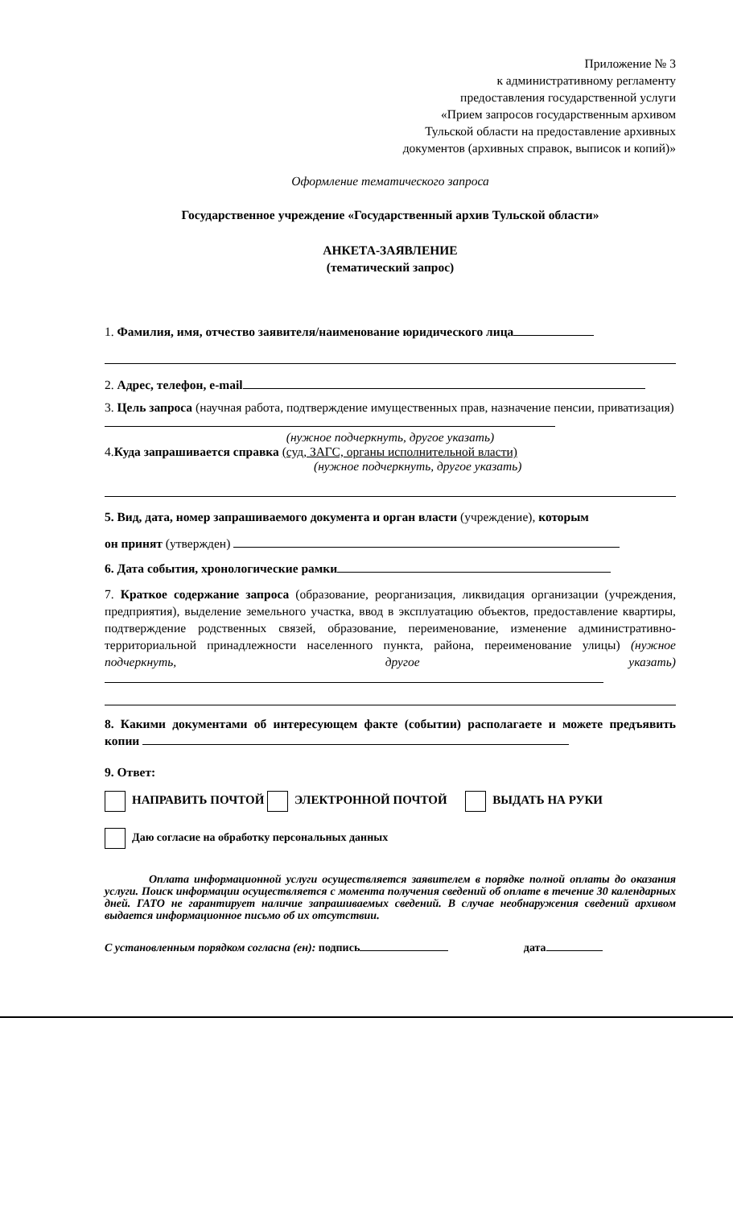Приложение № 3
к административному регламенту
предоставления государственной услуги
«Прием запросов государственным архивом
Тульской области на предоставление архивных
документов (архивных справок, выписок и копий)»
Оформление тематического запроса
Государственное учреждение «Государственный архив Тульской области»
АНКЕТА-ЗАЯВЛЕНИЕ
(тематический запрос)
1. Фамилия, имя, отчество заявителя/наименование юридического лица
2. Адрес, телефон, e-mail
3. Цель запроса (научная работа, подтверждение имущественных прав, назначение пенсии, приватизация)
(нужное подчеркнуть, другое указать)
4.Куда запрашивается справка (суд, ЗАГС, органы исполнительной власти)
(нужное подчеркнуть, другое указать)
5. Вид, дата, номер запрашиваемого документа и орган власти (учреждение), которым
он принят (утвержден)
6. Дата события, хронологические рамки
7. Краткое содержание запроса (образование, реорганизация, ликвидация организации (учреждения, предприятия), выделение земельного участка, ввод в эксплуатацию объектов, предоставление квартиры, подтверждение родственных связей, образование, переименование, изменение административно-территориальной принадлежности населенного пункта, района, переименование улицы) (нужное подчеркнуть, другое указать)
8. Какими документами об интересующем факте (событии) располагаете и можете предъявить копии
9. Ответ:
НАПРАВИТЬ ПОЧТОЙ ЭЛЕКТРОННОЙ ПОЧТОЙ ВЫДАТЬ НА РУКИ
Даю согласие на обработку персональных данных
Оплата информационной услуги осуществляется заявителем в порядке полной оплаты до оказания услуги. Поиск информации осуществляется с момента получения сведений об оплате в течение 30 календарных дней. ГАТО не гарантирует наличие запрашиваемых сведений. В случае необнаружения сведений архивом выдается информационное письмо об их отсутствии.
С установленным порядком согласна (ен): подпись дата